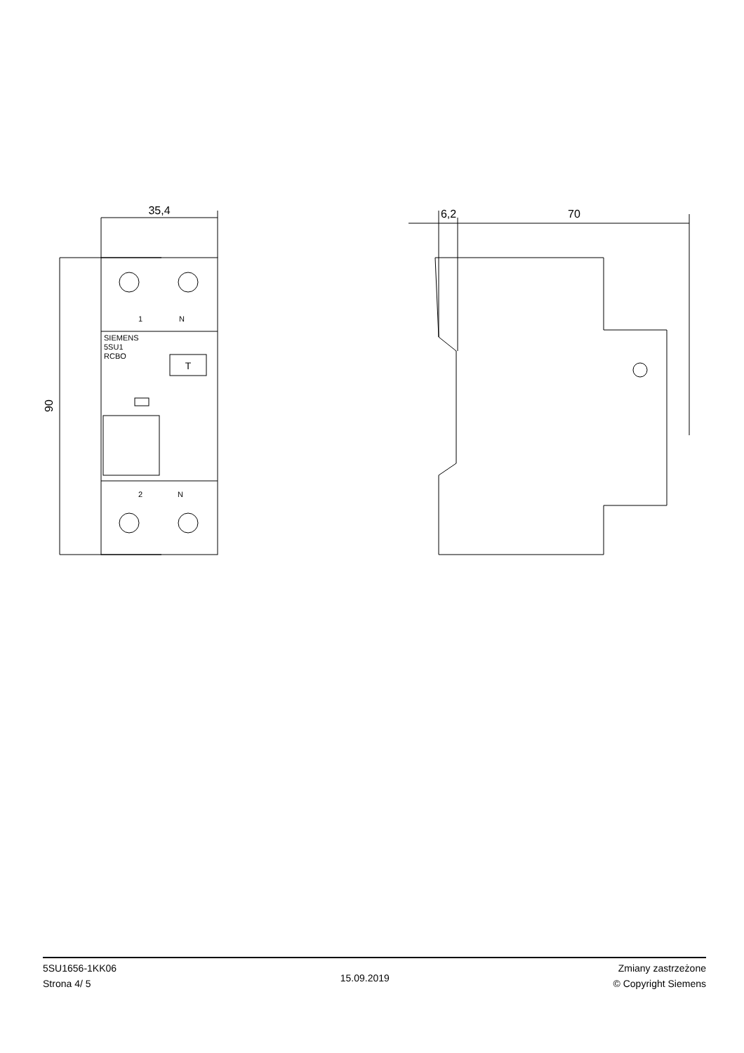35,4
90
6,2
70
1
N
SIEMENS
5SU1
RCBO
T
2
N
5SU1656-1KK06
Strona 4/ 5
15.09.2019
Zmiany zastrzeżone
© Copyright Siemens